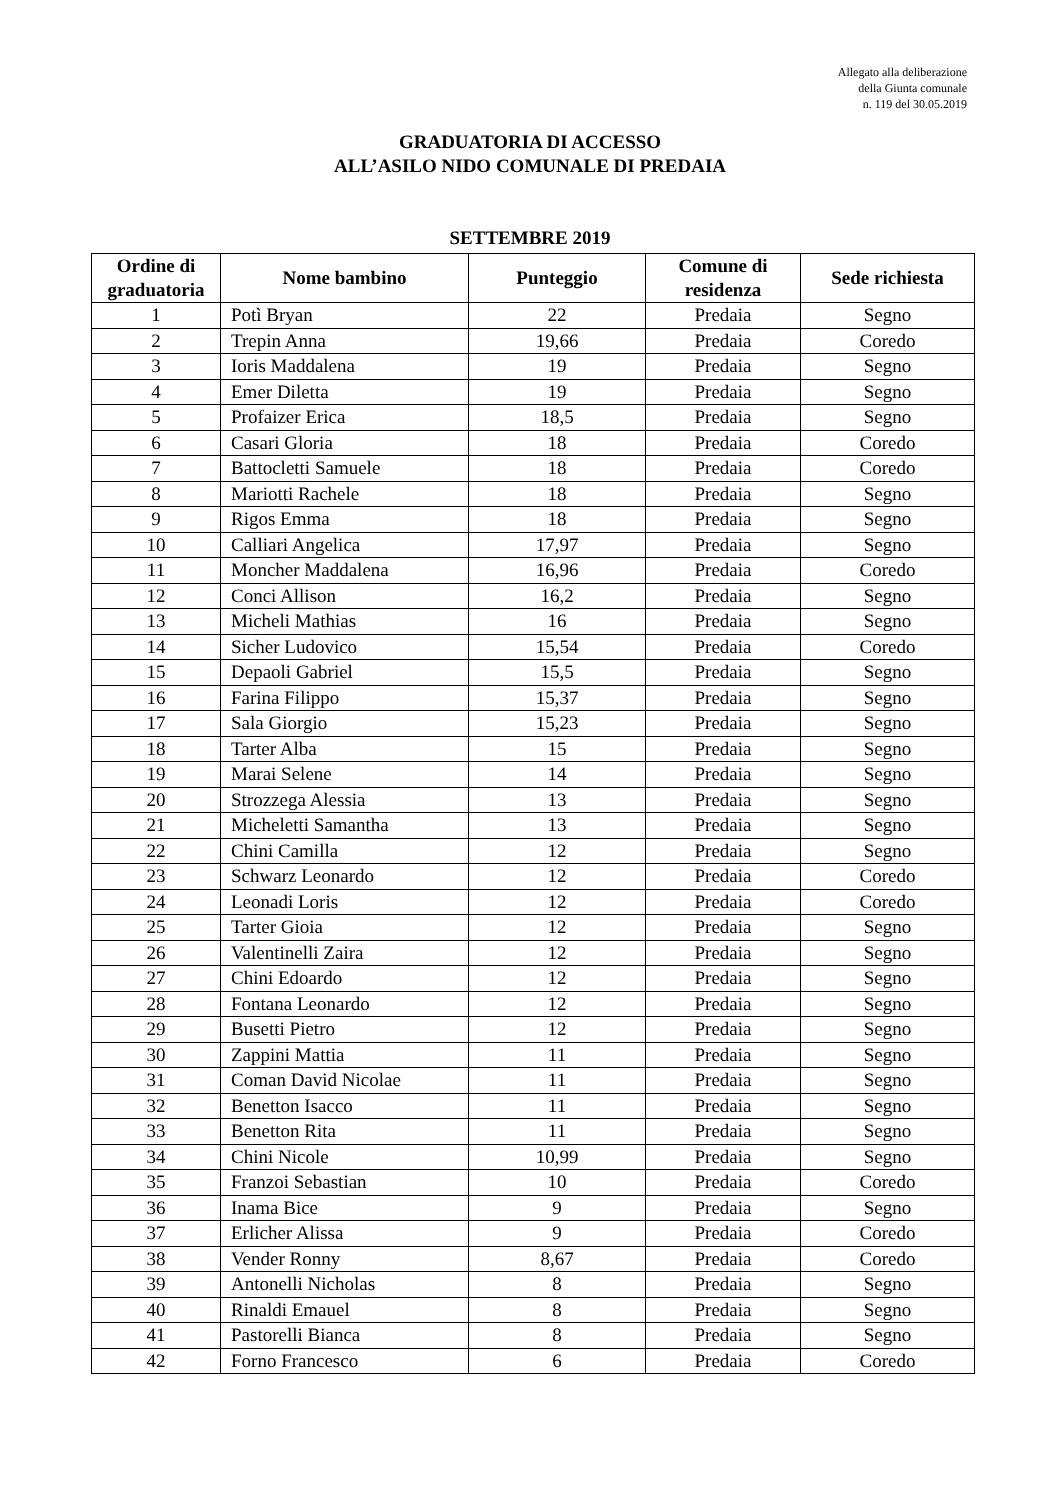Allegato alla deliberazione
della Giunta comunale
n. 119 del 30.05.2019
GRADUATORIA DI ACCESSO
ALL’ASILO NIDO COMUNALE DI PREDAIA
SETTEMBRE 2019
| Ordine di graduatoria | Nome bambino | Punteggio | Comune di residenza | Sede richiesta |
| --- | --- | --- | --- | --- |
| 1 | Potì Bryan | 22 | Predaia | Segno |
| 2 | Trepin Anna | 19,66 | Predaia | Coredo |
| 3 | Ioris Maddalena | 19 | Predaia | Segno |
| 4 | Emer Diletta | 19 | Predaia | Segno |
| 5 | Profaizer Erica | 18,5 | Predaia | Segno |
| 6 | Casari Gloria | 18 | Predaia | Coredo |
| 7 | Battocletti Samuele | 18 | Predaia | Coredo |
| 8 | Mariotti Rachele | 18 | Predaia | Segno |
| 9 | Rigos Emma | 18 | Predaia | Segno |
| 10 | Calliari Angelica | 17,97 | Predaia | Segno |
| 11 | Moncher Maddalena | 16,96 | Predaia | Coredo |
| 12 | Conci Allison | 16,2 | Predaia | Segno |
| 13 | Micheli Mathias | 16 | Predaia | Segno |
| 14 | Sicher Ludovico | 15,54 | Predaia | Coredo |
| 15 | Depaoli Gabriel | 15,5 | Predaia | Segno |
| 16 | Farina Filippo | 15,37 | Predaia | Segno |
| 17 | Sala Giorgio | 15,23 | Predaia | Segno |
| 18 | Tarter Alba | 15 | Predaia | Segno |
| 19 | Marai Selene | 14 | Predaia | Segno |
| 20 | Strozzega Alessia | 13 | Predaia | Segno |
| 21 | Micheletti Samantha | 13 | Predaia | Segno |
| 22 | Chini Camilla | 12 | Predaia | Segno |
| 23 | Schwarz Leonardo | 12 | Predaia | Coredo |
| 24 | Leonadi Loris | 12 | Predaia | Coredo |
| 25 | Tarter Gioia | 12 | Predaia | Segno |
| 26 | Valentinelli Zaira | 12 | Predaia | Segno |
| 27 | Chini Edoardo | 12 | Predaia | Segno |
| 28 | Fontana Leonardo | 12 | Predaia | Segno |
| 29 | Busetti Pietro | 12 | Predaia | Segno |
| 30 | Zappini Mattia | 11 | Predaia | Segno |
| 31 | Coman David Nicolae | 11 | Predaia | Segno |
| 32 | Benetton Isacco | 11 | Predaia | Segno |
| 33 | Benetton Rita | 11 | Predaia | Segno |
| 34 | Chini Nicole | 10,99 | Predaia | Segno |
| 35 | Franzoi Sebastian | 10 | Predaia | Coredo |
| 36 | Inama Bice | 9 | Predaia | Segno |
| 37 | Erlicher Alissa | 9 | Predaia | Coredo |
| 38 | Vender Ronny | 8,67 | Predaia | Coredo |
| 39 | Antonelli Nicholas | 8 | Predaia | Segno |
| 40 | Rinaldi Emauel | 8 | Predaia | Segno |
| 41 | Pastorelli Bianca | 8 | Predaia | Segno |
| 42 | Forno Francesco | 6 | Predaia | Coredo |